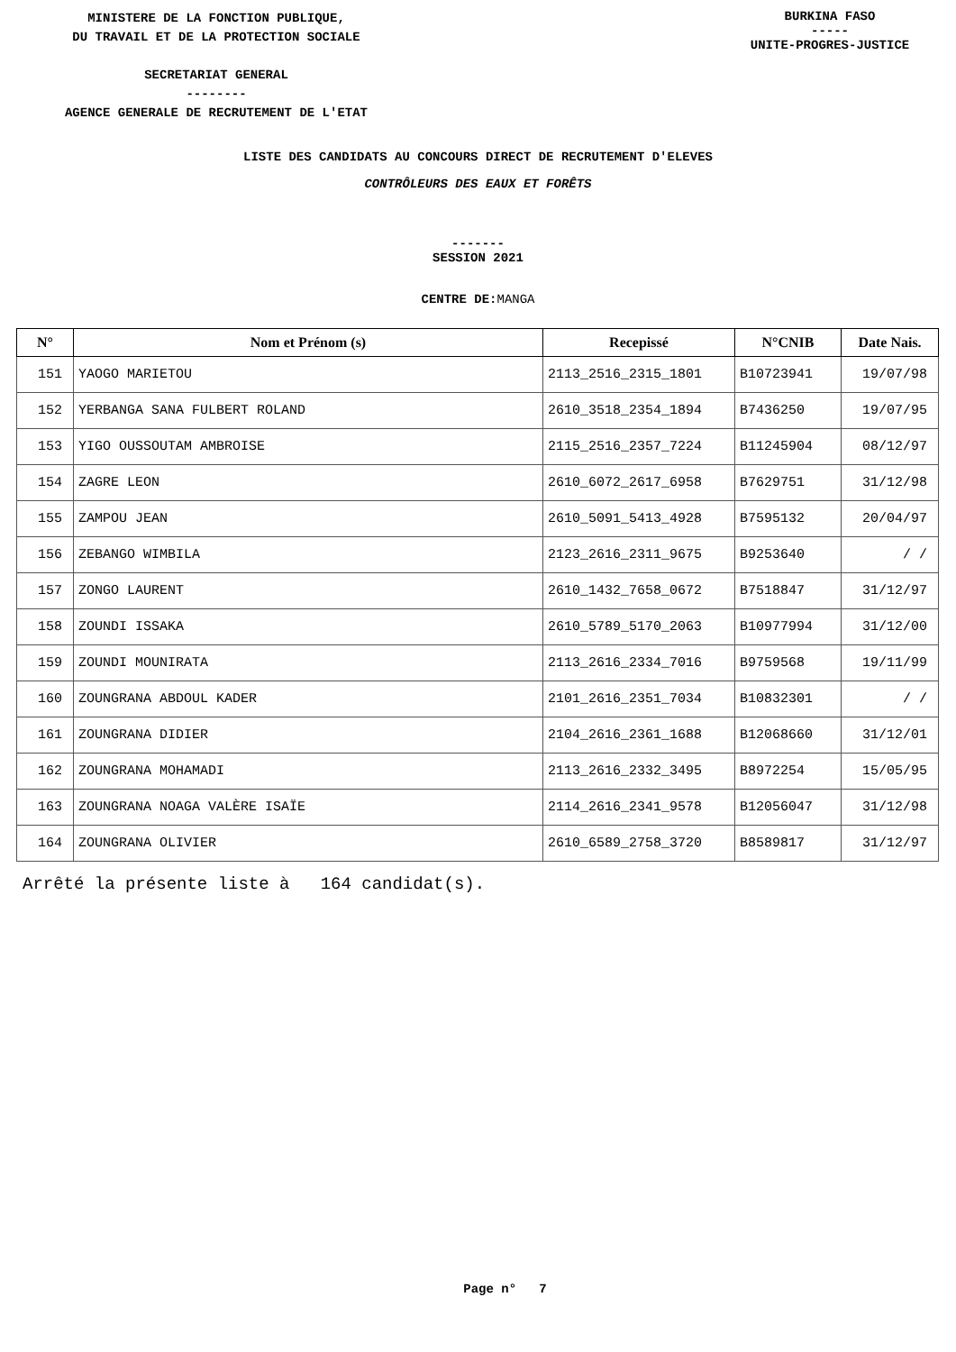MINISTERE DE LA FONCTION PUBLIQUE,
DU TRAVAIL ET DE LA PROTECTION SOCIALE
SECRETARIAT GENERAL
--------
AGENCE GENERALE DE RECRUTEMENT DE L'ETAT
BURKINA FASO
-----
UNITE-PROGRES-JUSTICE
LISTE DES CANDIDATS AU CONCOURS DIRECT DE RECRUTEMENT D'ELEVES
CONTRÔLEURS DES EAUX ET FORÊTS
-------
SESSION 2021
CENTRE DE:MANGA
| N° | Nom et Prénom (s) | Recepissé | N°CNIB | Date Nais. |
| --- | --- | --- | --- | --- |
| 151 | YAOGO MARIETOU | 2113_2516_2315_1801 | B10723941 | 19/07/98 |
| 152 | YERBANGA SANA FULBERT ROLAND | 2610_3518_2354_1894 | B7436250 | 19/07/95 |
| 153 | YIGO OUSSOUTAM AMBROISE | 2115_2516_2357_7224 | B11245904 | 08/12/97 |
| 154 | ZAGRE LEON | 2610_6072_2617_6958 | B7629751 | 31/12/98 |
| 155 | ZAMPOU JEAN | 2610_5091_5413_4928 | B7595132 | 20/04/97 |
| 156 | ZEBANGO WIMBILA | 2123_2616_2311_9675 | B9253640 | / / |
| 157 | ZONGO LAURENT | 2610_1432_7658_0672 | B7518847 | 31/12/97 |
| 158 | ZOUNDI ISSAKA | 2610_5789_5170_2063 | B10977994 | 31/12/00 |
| 159 | ZOUNDI MOUNIRATA | 2113_2616_2334_7016 | B9759568 | 19/11/99 |
| 160 | ZOUNGRANA ABDOUL KADER | 2101_2616_2351_7034 | B10832301 | / / |
| 161 | ZOUNGRANA DIDIER | 2104_2616_2361_1688 | B12068660 | 31/12/01 |
| 162 | ZOUNGRANA MOHAMADI | 2113_2616_2332_3495 | B8972254 | 15/05/95 |
| 163 | ZOUNGRANA NOAGA VALÈRE ISAÏE | 2114_2616_2341_9578 | B12056047 | 31/12/98 |
| 164 | ZOUNGRANA OLIVIER | 2610_6589_2758_3720 | B8589817 | 31/12/97 |
Arrêté la présente liste à 164 candidat(s).
Page n° 7